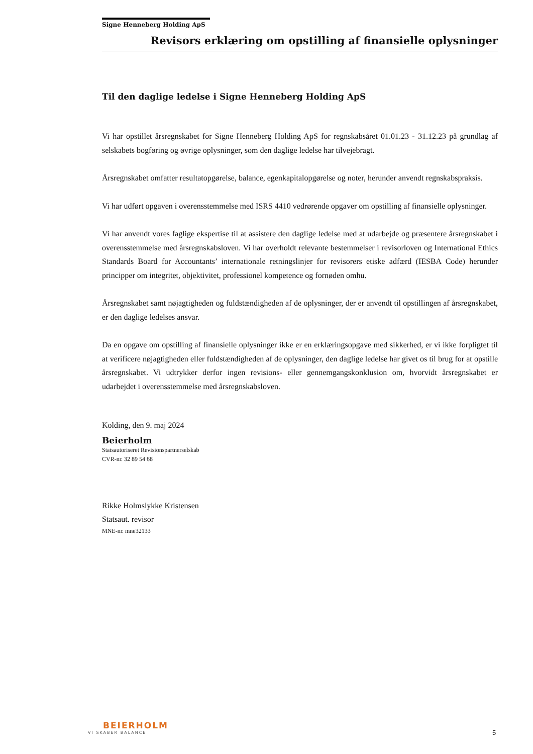Signe Henneberg Holding ApS
Revisors erklæring om opstilling af finansielle oplysninger
Til den daglige ledelse i Signe Henneberg Holding ApS
Vi har opstillet årsregnskabet for Signe Henneberg Holding ApS for regnskabsåret 01.01.23 - 31.12.23 på grundlag af selskabets bogføring og øvrige oplysninger, som den daglige ledelse har tilvejebragt.
Årsregnskabet omfatter resultatopgørelse, balance, egenkapitalopgørelse og noter, herunder anvendt regnskabspraksis.
Vi har udført opgaven i overensstemmelse med ISRS 4410 vedrørende opgaver om opstilling af finansielle oplysninger.
Vi har anvendt vores faglige ekspertise til at assistere den daglige ledelse med at udarbejde og præsentere årsregnskabet i overensstemmelse med årsregnskabsloven. Vi har overholdt relevante bestemmelser i revisorloven og International Ethics Standards Board for Accountants’ internationale retningslinjer for revisorers etiske adfærd (IESBA Code) herunder principper om integritet, objektivitet, professionel kompetence og fornøden omhu.
Årsregnskabet samt nøjagtigheden og fuldstændigheden af de oplysninger, der er anvendt til opstillingen af årsregnskabet, er den daglige ledelses ansvar.
Da en opgave om opstilling af finansielle oplysninger ikke er en erklæringsopgave med sikkerhed, er vi ikke forpligtet til at verificere nøjagtigheden eller fuldstændigheden af de oplysninger, den daglige ledelse har givet os til brug for at opstille årsregnskabet. Vi udtrykker derfor ingen revisions- eller gennemgangskonklusion om, hvorvidt årsregnskabet er udarbejdet i overensstemmelse med årsregnskabsloven.
Kolding, den 9. maj 2024
Beierholm
Statsautoriseret Revisionspartnerselskab
CVR-nr. 32 89 54 68
Rikke Holmslykke Kristensen
Statsaut. revisor
MNE-nr. mne32133
BEIERHOLM
VI SKABER BALANCE
5